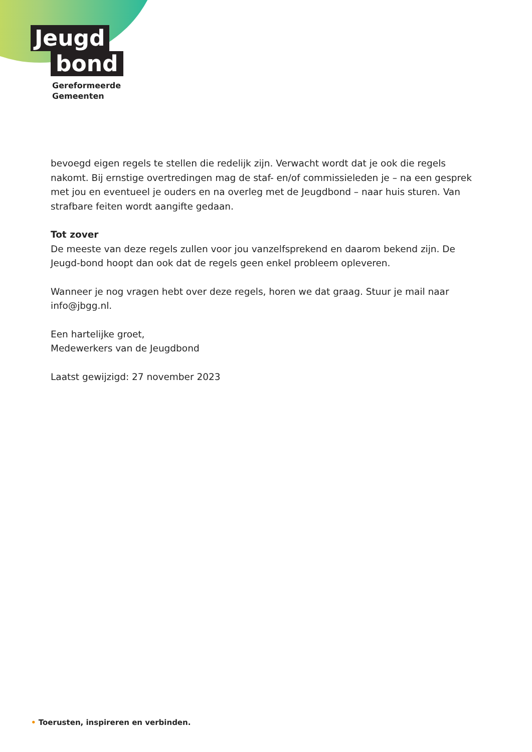Jeugd
bond
Gereformeerde
Gemeenten
bevoegd eigen regels te stellen die redelijk zijn. Verwacht wordt dat je ook die regels nakomt. Bij ernstige overtredingen mag de staf- en/of commissieleden je – na een gesprek met jou en eventueel je ouders en na overleg met de Jeugdbond – naar huis sturen. Van strafbare feiten wordt aangifte gedaan.
Tot zover
De meeste van deze regels zullen voor jou vanzelfsprekend en daarom bekend zijn. De Jeugd-bond hoopt dan ook dat de regels geen enkel probleem opleveren.
Wanneer je nog vragen hebt over deze regels, horen we dat graag. Stuur je mail naar info@jbgg.nl.
Een hartelijke groet,
Medewerkers van de Jeugdbond
Laatst gewijzigd: 27 november 2023
• Toerusten, inspireren en verbinden.